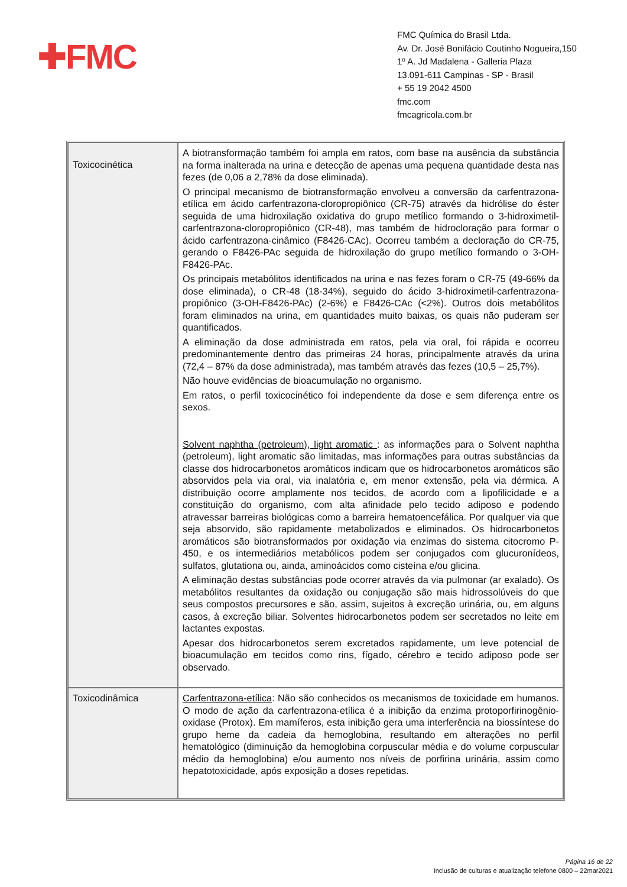✚FMC
FMC Química do Brasil Ltda.
Av. Dr. José Bonifácio Coutinho Nogueira,150
1º A. Jd Madalena - Galleria Plaza
13.091-611 Campinas - SP - Brasil
+ 55 19 2042 4500
fmc.com
fmcagricola.com.br
| Toxicocinética | A biotransformação também foi ampla em ratos, com base na ausência da substância na forma inalterada na urina e detecção de apenas uma pequena quantidade desta nas fezes (de 0,06 a 2,78% da dose eliminada). O principal mecanismo de biotransformação envolveu a conversão da carfentrazona-etílica em ácido carfentrazona-cloropropiônico (CR-75) através da hidrólise do éster seguida de uma hidroxilação oxidativa do grupo metílico formando o 3-hidroximetil-carfentrazona-cloropropiônico (CR-48), mas também de hidrocloração para formar o ácido carfentrazona-cinâmico (F8426-CAc). Ocorreu também a decloração do CR-75, gerando o F8426-PAc seguida de hidroxilação do grupo metílico formando o 3-OH-F8426-PAc. Os principais metabólitos identificados na urina e nas fezes foram o CR-75 (49-66% da dose eliminada), o CR-48 (18-34%), seguido do ácido 3-hidroximetil-carfentrazona-propiônico (3-OH-F8426-PAc) (2-6%) e F8426-CAc (<2%). Outros dois metabólitos foram eliminados na urina, em quantidades muito baixas, os quais não puderam ser quantificados. A eliminação da dose administrada em ratos, pela via oral, foi rápida e ocorreu predominantemente dentro das primeiras 24 horas, principalmente através da urina (72,4 – 87% da dose administrada), mas também através das fezes (10,5 – 25,7%). Não houve evidências de bioacumulação no organismo. Em ratos, o perfil toxicocinético foi independente da dose e sem diferença entre os sexos. Solvent naphtha (petroleum), light aromatic : as informações para o Solvent naphtha (petroleum), light aromatic são limitadas, mas informações para outras substâncias da classe dos hidrocarbonetos aromáticos indicam que os hidrocarbonetos aromáticos são absorvidos pela via oral, via inalatória e, em menor extensão, pela via dérmica. A distribuição ocorre amplamente nos tecidos, de acordo com a lipofilicidade e a constituição do organismo, com alta afinidade pelo tecido adiposo e podendo atravessar barreiras biológicas como a barreira hematoencefálica. Por qualquer via que seja absorvido, são rapidamente metabolizados e eliminados. Os hidrocarbonetos aromáticos são biotransformados por oxidação via enzimas do sistema citocromo P-450, e os intermediários metabólicos podem ser conjugados com glucuronídeos, sulfatos, glutationa ou, ainda, aminoácidos como cisteína e/ou glicina. A eliminação destas substâncias pode ocorrer através da via pulmonar (ar exalado). Os metabólitos resultantes da oxidação ou conjugação são mais hidrossolúveis do que seus compostos precursores e são, assim, sujeitos à excreção urinária, ou, em alguns casos, à excreção biliar. Solventes hidrocarbonetos podem ser secretados no leite em lactantes expostas. Apesar dos hidrocarbonetos serem excretados rapidamente, um leve potencial de bioacumulação em tecidos como rins, fígado, cérebro e tecido adiposo pode ser observado. |
| Toxicodinâmica | Carfentrazona-etílica : Não são conhecidos os mecanismos de toxicidade em humanos. O modo de ação da carfentrazona-etílica é a inibição da enzima protoporfirinogênio-oxidase (Protox). Em mamíferos, esta inibição gera uma interferência na biossíntese do grupo heme da cadeia da hemoglobina, resultando em alterações no perfil hematológico (diminuição da hemoglobina corpuscular média e do volume corpuscular médio da hemoglobina) e/ou aumento nos níveis de porfirina urinária, assim como hepatotoxicidade, após exposição a doses repetidas. |
Página 16 de 22
Inclusão de culturas e atualização telefone 0800 – 22mar2021